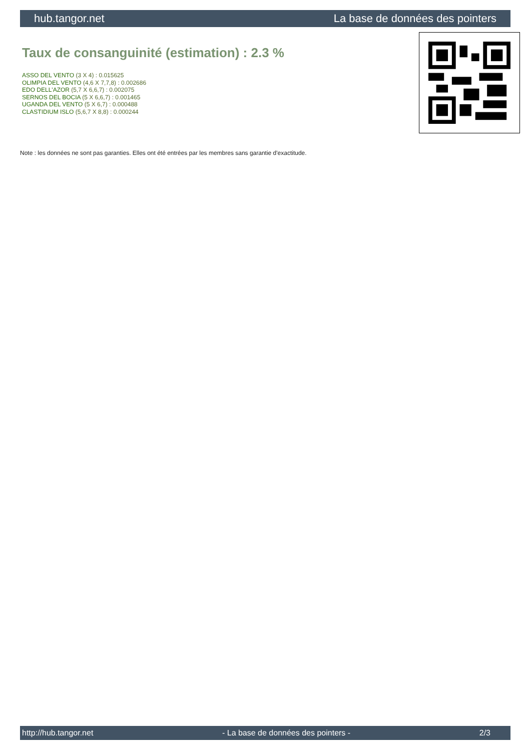hub.tangor.net La base de données des pointers
Taux de consanguinité (estimation) : 2.3 %
ASSO DEL VENTO (3 X 4) : 0.015625
OLIMPIA DEL VENTO (4,6 X 7,7,8) : 0.002686
EDO DELL'AZOR (5,7 X 6,6,7) : 0.002075
SERNOS DEL BOCIA (5 X 6,6,7) : 0.001465
UGANDA DEL VENTO (5 X 6,7) : 0.000488
CLASTIDIUM ISLO (5,6,7 X 8,8) : 0.000244
Note : les données ne sont pas garanties. Elles ont été entrées par les membres sans garantie d'exactitude.
http://hub.tangor.net - La base de données des pointers - 2/3